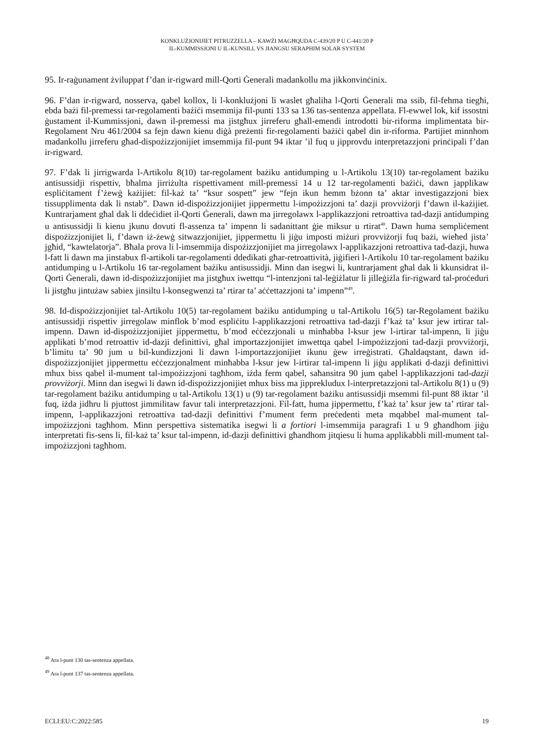KONKLUŻJONIJIET PITRUZZELLA – KAWŻI MAGĦQUDA C-439/20 P U C-441/20 P
IL-KUMMISSJONI U IL-KUNSILL VS JIANGSU SERAPHIM SOLAR SYSTEM
95. Ir-raġunament żviluppat f’dan ir-rigward mill-Qorti Ġenerali madankollu ma jikkonvinċinix.
96. F’dan ir-rigward, nosserva, qabel kollox, li l-konklużjoni li waslet għaliha l-Qorti Ġenerali ma ssib, fil-fehma tiegħi, ebda bażi fil-premessi tar-regolamenti bażiċi msemmija fil-punti 133 sa 136 tas-sentenza appellata. Fl-ewwel lok, kif issostni ġustament il-Kummissjoni, dawn il-premessi ma jistgħux jirreferu għall-emendi introdotti bir-riforma implimentata bir-Regolament Nru 461/2004 sa fejn dawn kienu diġà preżenti fir-regolamenti bażiċi qabel din ir-riforma. Partijiet minnhom madankollu jirreferu għad-dispożizzjonijiet imsemmija fil-punt 94 iktar ’il fuq u jipprovdu interpretazzjoni prinċipali f’dan ir-rigward.
97. F’dak li jirrigwarda l-Artikolu 8(10) tar-regolament bażiku antidumping u l-Artikolu 13(10) tar-regolament bażiku antisussidji rispettiv, bħalma jirriżulta rispettivament mill-premessi 14 u 12 tar-regolamenti bażiċi, dawn japplikaw espliċitament f’żewġ każijiet: fil-każ ta’ “ksur sospett” jew “fejn ikun hemm bżonn ta’ aktar investigazzjoni biex tissupplimenta dak li nstab”. Dawn id-dispożizzjonijiet jippermettu l-impożizzjoni ta’ dazji provviżorji f’dawn il-każijiet. Kuntrarjament għal dak li ddeċidiet il-Qorti Ġenerali, dawn ma jirregolawx l-applikazzjoni retroattiva tad-dazji antidumping u antisussidji li kienu jkunu dovuti fl-assenza ta’ impenn li sadanittant ġie miksur u rtirat<sup>48</sup>. Dawn huma sempliċement dispożizzjonijiet li, f’dawn iż-żewġ sitwazzjonijiet, jippermettu li jiġu imposti miżuri provviżorji fuq bażi, wieħed jista’ jgħid, “kawtelatorja”. Bħala prova li l-imsemmija dispożizzjonijiet ma jirregolawx l-applikazzjoni retroattiva tad-dazji, huwa l-fatt li dawn ma jinstabux fl-artikoli tar-regolamenti ddedikati għar-retroattività, jiġifieri l-Artikolu 10 tar-regolament bażiku antidumping u l-Artikolu 16 tar-regolament bażiku antisussidji. Minn dan isegwi li, kuntrarjament għal dak li kkunsidrat il-Qorti Ġenerali, dawn id-dispożizzjonijiet ma jistgħux iwettqu “l-intenzjoni tal-leġiżlatur li jilleġiżla fir-rigward tal-proċeduri li jistgħu jintużaw sabiex jinsiltu l-konsegwenzi ta’ rtirar ta’ aċċettazzjoni ta’ impenn”<sup>49</sup>.
98. Id-dispożizzjonijiet tal-Artikolu 10(5) tar-regolament bażiku antidumping u tal-Artikolu 16(5) tar-Regolament bażiku antisussidji rispettiv jirregolaw minflok b’mod espliċitu l-applikazzjoni retroattiva tad-dazji f’każ ta’ ksur jew irtirar tal-impenn. Dawn id-dispożizzjonijiet jippermettu, b’mod eċċezzjonali u minħabba l-ksur jew l-irtirar tal-impenn, li jiġu applikati b’mod retroattiv id-dazji definittivi, għal importazzjonijiet imwettqa qabel l-impożizzjoni tad-dazji provviżorji, b’limitu ta’ 90 jum u bil-kundizzjoni li dawn l-importazzjonijiet ikunu ġew irreġistrati. Għaldaqstant, dawn id-dispożizzjonijiet jippermettu eċċezzjonalment minħabba l-ksur jew l-irtirar tal-impenn li jiġu applikati d-dazji definittivi mhux biss qabel il-mument tal-impożizzjoni tagħhom, iżda ferm qabel, saħansitra 90 jum qabel l-applikazzjoni tad-dazji provviżorji. Minn dan isegwi li dawn id-dispożizzjonijiet mhux biss ma jipprekludux l-interpretazzjoni tal-Artikolu 8(1) u (9) tar-regolament bażiku antidumping u tal-Artikolu 13(1) u (9) tar-regolament bażiku antisussidji msemmi fil-punt 88 iktar ’il fuq, iżda jidhru li pjuttost jimmilitaw favur tali interpretazzjoni. Fil-fatt, huma jippermettu, f’każ ta’ ksur jew ta’ rtirar tal-impenn, l-applikazzjoni retroattiva tad-dazji definittivi f’mument ferm preċedenti meta mqabbel mal-mument tal-impożizzjoni tagħhom. Minn perspettiva sistematika isegwi li a fortiori l-imsemmija paragrafi 1 u 9 għandhom jiġu interpretati fis-sens li, fil-każ ta’ ksur tal-impenn, id-dazji definittivi għandhom jitqiesu li huma applikabbli mill-mument tal-impożizzjoni tagħhom.
<sup>48</sup> Ara l-punt 130 tas-sentenza appellata.
<sup>49</sup> Ara l-punt 137 tas-sentenza appellata.
ECLI:EU:C:2022:585 19